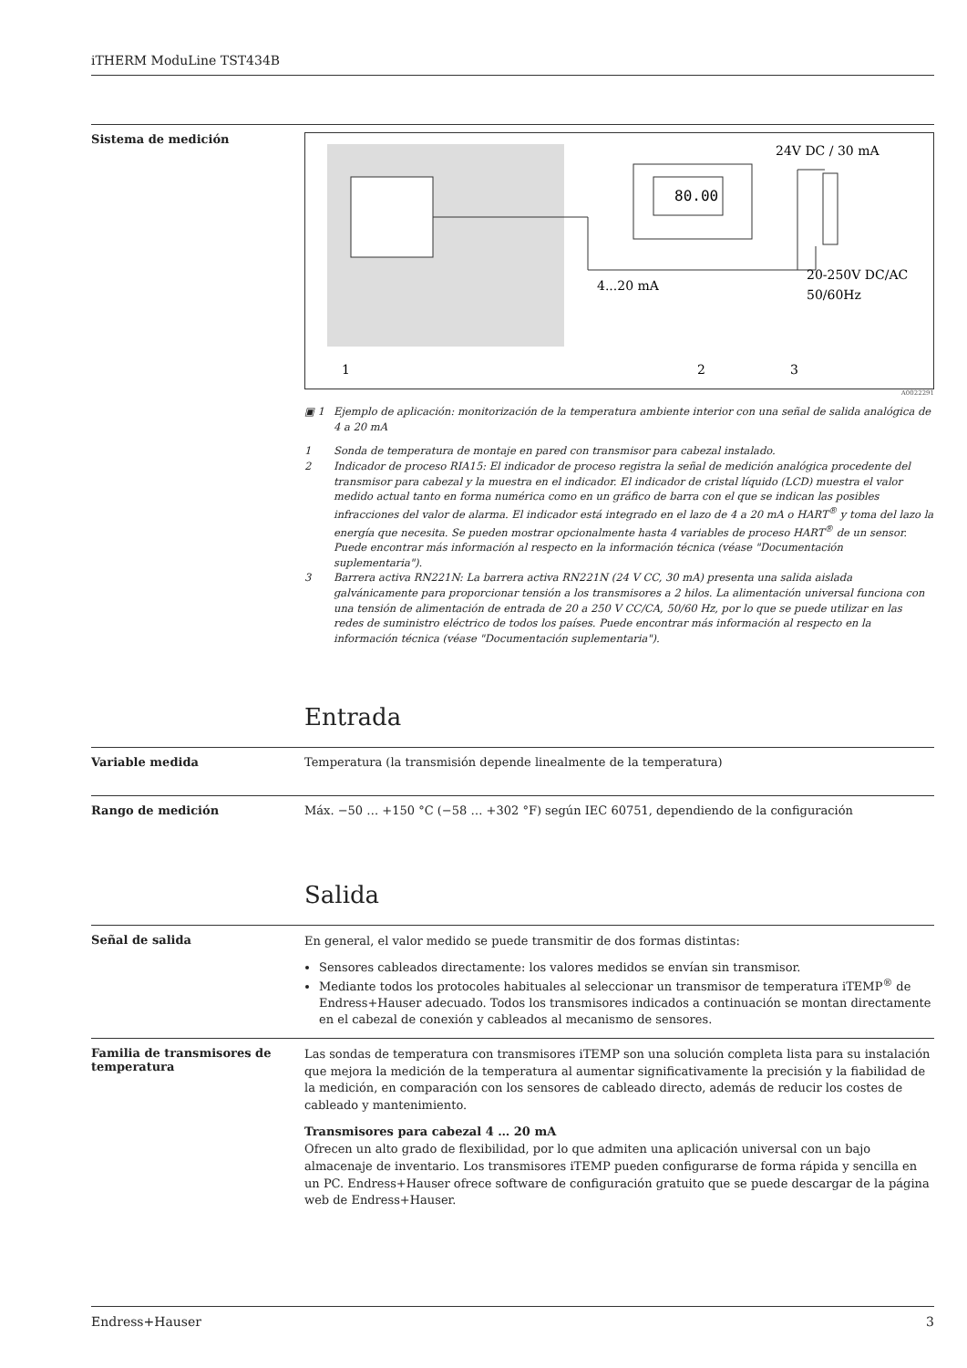iTHERM ModuLine TST434B
Sistema de medición
80.00
24V DC / 30 mA
4...20 mA
20-250V DC/AC
50/60Hz
1
2
3
A0022291
▣ 1 Ejemplo de aplicación: monitorización de la temperatura ambiente interior con una señal de salida analógica de 4 a 20 mA
1 Sonda de temperatura de montaje en pared con transmisor para cabezal instalado.
2 Indicador de proceso RIA15: El indicador de proceso registra la señal de medición analógica procedente del transmisor para cabezal y la muestra en el indicador. El indicador de cristal líquido (LCD) muestra el valor medido actual tanto en forma numérica como en un gráfico de barra con el que se indican las posibles infracciones del valor de alarma. El indicador está integrado en el lazo de 4 a 20 mA o HART<sup>®</sup> y toma del lazo la energía que necesita. Se pueden mostrar opcionalmente hasta 4 variables de proceso HART<sup>®</sup> de un sensor. Puede encontrar más información al respecto en la información técnica (véase "Documentación suplementaria").
3 Barrera activa RN221N: La barrera activa RN221N (24 V CC, 30 mA) presenta una salida aislada galvánicamente para proporcionar tensión a los transmisores a 2 hilos. La alimentación universal funciona con una tensión de alimentación de entrada de 20 a 250 V CC/CA, 50/60 Hz, por lo que se puede utilizar en las redes de suministro eléctrico de todos los países. Puede encontrar más información al respecto en la información técnica (véase "Documentación suplementaria").
Entrada
Variable medida Temperatura (la transmisión depende linealmente de la temperatura)
Rango de medición Máx. −50 … +150 °C (−58 … +302 °F) según IEC 60751, dependiendo de la configuración
Salida
Señal de salida
En general, el valor medido se puede transmitir de dos formas distintas:
Sensores cableados directamente: los valores medidos se envían sin transmisor.
Mediante todos los protocoles habituales al seleccionar un transmisor de temperatura iTEMP<sup>®</sup> de Endress+Hauser adecuado. Todos los transmisores indicados a continuación se montan directamente en el cabezal de conexión y cableados al mecanismo de sensores.
Familia de transmisores de temperatura
Las sondas de temperatura con transmisores iTEMP son una solución completa lista para su instalación que mejora la medición de la temperatura al aumentar significativamente la precisión y la fiabilidad de la medición, en comparación con los sensores de cableado directo, además de reducir los costes de cableado y mantenimiento.
Transmisores para cabezal 4 … 20 mA
Ofrecen un alto grado de flexibilidad, por lo que admiten una aplicación universal con un bajo almacenaje de inventario. Los transmisores iTEMP pueden configurarse de forma rápida y sencilla en un PC. Endress+Hauser ofrece software de configuración gratuito que se puede descargar de la página web de Endress+Hauser.
Endress+Hauser 3